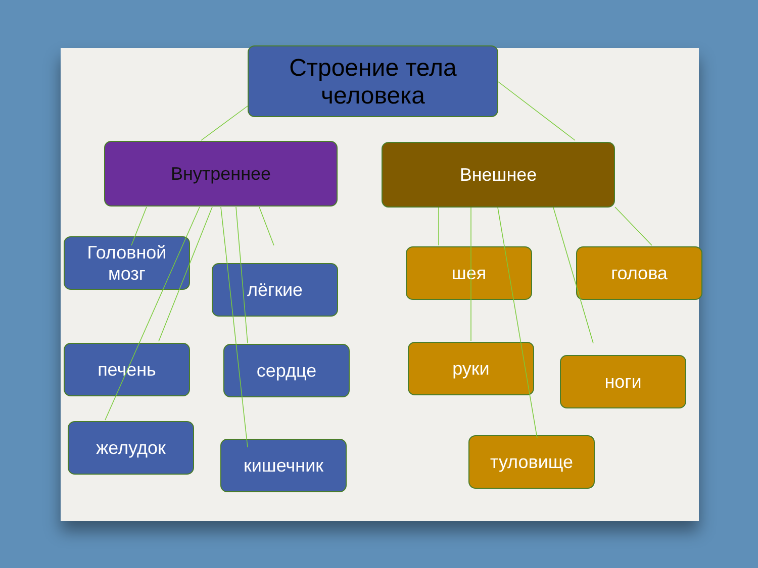Строение тела
человека
Внутреннее Внешнее
Головной
мозг
лёгкие
печень сердце
желудок
кишечник
шея голова
руки
ноги
туловище